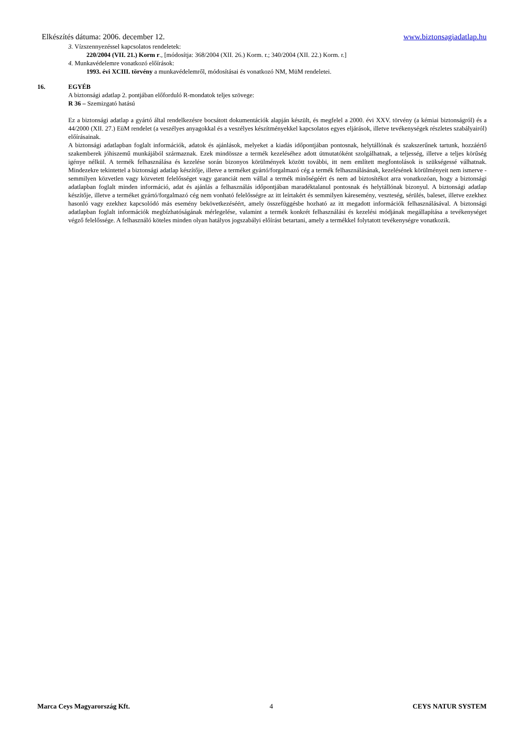Elkészítés dátuma: 2006. december 12. www.biztonsagiadatlap.hu
3. Vízszennyezéssel kapcsolatos rendeletek:
220/2004 (VII. 21.) Korm r., [módosítja: 368/2004 (XII. 26.) Korm. r.; 340/2004 (XII. 22.) Korm. r.]
4. Munkavédelemre vonatkozó előírások:
1993. évi XCIII. törvény a munkavédelemről, módosításai és vonatkozó NM, MüM rendeletei.
16. EGYÉB
A biztonsági adatlap 2. pontjában előforduló R-mondatok teljes szövege:
R 36 – Szemizgató hatású
Ez a biztonsági adatlap a gyártó által rendelkezésre bocsátott dokumentációk alapján készült, és megfelel a 2000. évi XXV. törvény (a kémiai biztonságról) és a 44/2000 (XII. 27.) EüM rendelet (a veszélyes anyagokkal és a veszélyes készítményekkel kapcsolatos egyes eljárások, illetve tevékenységek részletes szabályairól) előírásainak.
A biztonsági adatlapban foglalt információk, adatok és ajánlások, melyeket a kiadás időpontjában pontosnak, helytállónak és szakszerűnek tartunk, hozzáértő szakemberek jóhiszemű munkájából származnak. Ezek mindössze a termék kezeléséhez adott útmutatóként szolgálhatnak, a teljesség, illetve a teljes körűség igénye nélkül. A termék felhasználása és kezelése során bizonyos körülmények között további, itt nem említett megfontolások is szükségessé válhatnak. Mindezekre tekintettel a biztonsági adatlap készítője, illetve a terméket gyártó/forgalmazó cég a termék felhasználásának, kezelésének körülményeit nem ismerve - semmilyen közvetlen vagy közvetett felelősséget vagy garanciát nem vállal a termék minőségéért és nem ad biztosítékot arra vonatkozóan, hogy a biztonsági adatlapban foglalt minden információ, adat és ajánlás a felhasználás időpontjában maradéktalanul pontosnak és helytállónak bizonyul. A biztonsági adatlap készítője, illetve a terméket gyártó/forgalmazó cég nem vonható felelősségre az itt leírtakért és semmilyen káresemény, veszteség, sérülés, baleset, illetve ezekhez hasonló vagy ezekhez kapcsolódó más esemény bekövetkezéséért, amely összefüggésbe hozható az itt megadott információk felhasználásával. A biztonsági adatlapban foglalt információk megbízhatóságának mérlegelése, valamint a termék konkrét felhasználási és kezelési módjának megállapítása a tevékenységet végző felelőssége. A felhasználó köteles minden olyan hatályos jogszabályi előírást betartani, amely a termékkel folytatott tevékenységre vonatkozik.
Marca Ceys Magyarország Kft. 4 CEYS NATUR SYSTEM